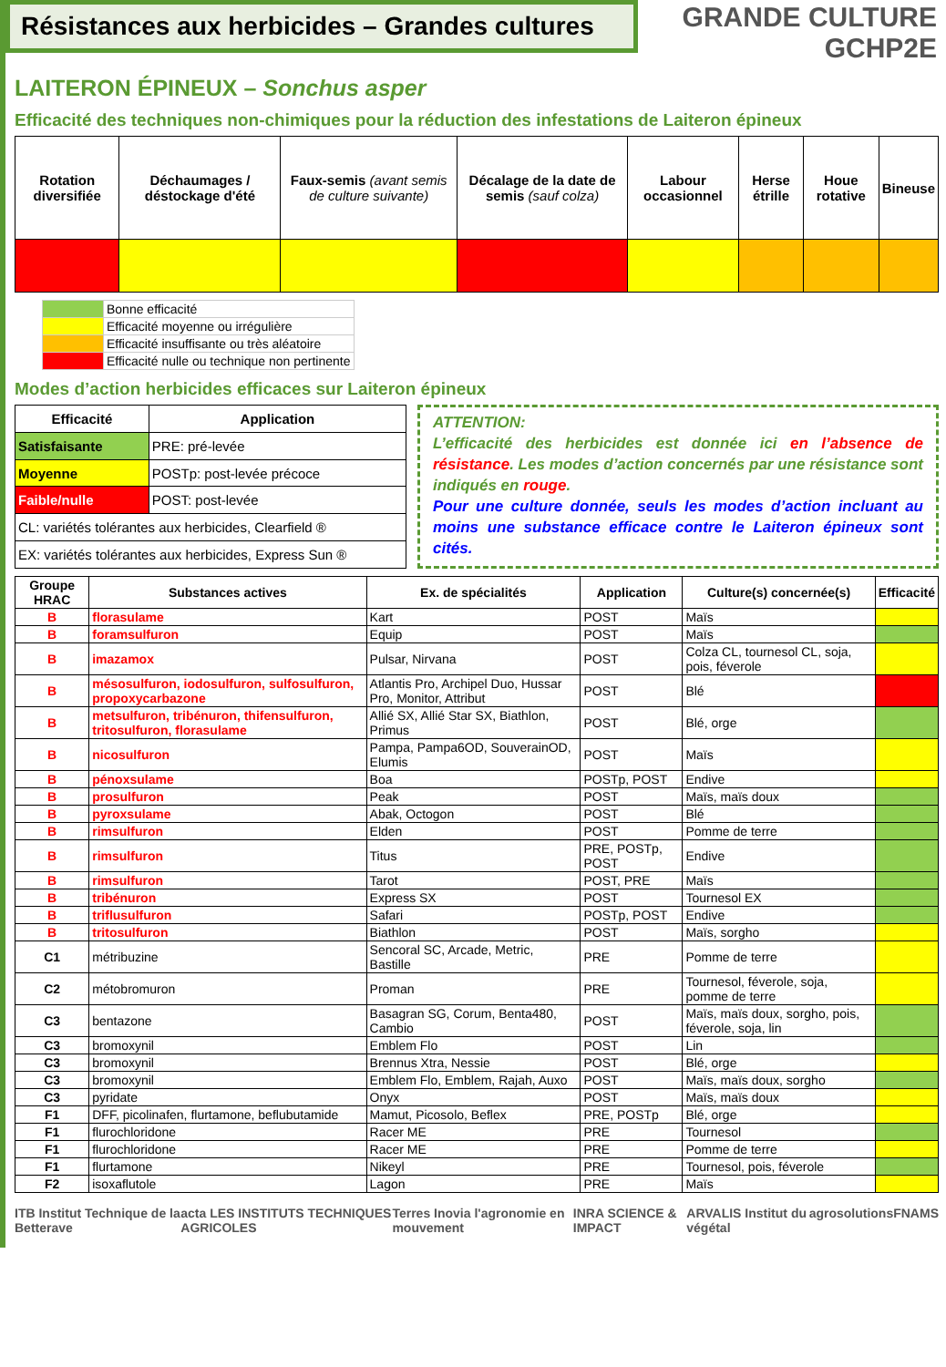Résistances aux herbicides – Grandes cultures
GRANDE CULTURE
GCHP2E
LAITERON ÉPINEUX – Sonchus asper
Efficacité des techniques non-chimiques pour la réduction des infestations de Laiteron épineux
| Rotation diversifiée | Déchaumages / déstockage d'été | Faux-semis (avant semis de culture suivante) | Décalage de la date de semis (sauf colza) | Labour occasionnel | Herse étrille | Houe rotative | Bineuse |
| --- | --- | --- | --- | --- | --- | --- | --- |
| | Bonne efficacité |
| | Efficacité moyenne ou irrégulière |
| | Efficacité insuffisante ou très aléatoire |
| | Efficacité nulle ou technique non pertinente |
Modes d’action herbicides efficaces sur Laiteron épineux
| Efficacité | Application |
| --- | --- |
| Satisfaisante | PRE: pré-levée |
| Moyenne | POSTp: post-levée précoce |
| Faible/nulle | POST: post-levée |
| CL: variétés tolérantes aux herbicides, Clearfield ® | |
| EX: variétés tolérantes aux herbicides, Express Sun ® | |
ATTENTION:
L’efficacité des herbicides est donnée ici en l’absence de résistance. Les modes d’action concernés par une résistance sont indiqués en rouge.
Pour une culture donnée, seuls les modes d’action incluant au moins une substance efficace contre le Laiteron épineux sont cités.
| Groupe HRAC | Substances actives | Ex. de spécialités | Application | Culture(s) concernée(s) | Efficacité |
| --- | --- | --- | --- | --- | --- |
| B | florasulame | Kart | POST | Maïs | |
| B | foramsulfuron | Equip | POST | Maïs | |
| B | imazamox | Pulsar, Nirvana | POST | Colza CL, tournesol CL, soja, pois, féverole | |
| B | mésosulfuron, iodosulfuron, sulfosulfuron, propoxycarbazone | Atlantis Pro, Archipel Duo, Hussar Pro, Monitor, Attribut | POST | Blé | |
| B | metsulfuron, tribénuron, thifensulfuron, tritosulfuron, florasulame | Allié SX, Allié Star SX, Biathlon, Primus | POST | Blé, orge | |
| B | nicosulfuron | Pampa, Pampa6OD, SouverainOD, Elumis | POST | Maïs | |
| B | pénoxsulame | Boa | POSTp, POST | Endive | |
| B | prosulfuron | Peak | POST | Maïs, maïs doux | |
| B | pyroxsulame | Abak, Octogon | POST | Blé | |
| B | rimsulfuron | Elden | POST | Pomme de terre | |
| B | rimsulfuron | Titus | PRE, POSTp, POST | Endive | |
| B | rimsulfuron | Tarot | POST, PRE | Maïs | |
| B | tribénuron | Express SX | POST | Tournesol EX | |
| B | triflusulfuron | Safari | POSTp, POST | Endive | |
| B | tritosulfuron | Biathlon | POST | Maïs, sorgho | |
| C1 | métribuzine | Sencoral SC, Arcade, Metric, Bastille | PRE | Pomme de terre | |
| C2 | métobromuron | Proman | PRE | Tournesol, féverole, soja, pomme de terre | |
| C3 | bentazone | Basagran SG, Corum, Benta480, Cambio | POST | Maïs, maïs doux, sorgho, pois, féverole, soja, lin | |
| C3 | bromoxynil | Emblem Flo | POST | Lin | |
| C3 | bromoxynil | Brennus Xtra, Nessie | POST | Blé, orge | |
| C3 | bromoxynil | Emblem Flo, Emblem, Rajah, Auxo | POST | Maïs, maïs doux, sorgho | |
| C3 | pyridate | Onyx | POST | Maïs, maïs doux | |
| F1 | DFF, picolinafen, flurtamone, beflubutamide | Mamut, Picosolo, Beflex | PRE, POSTp | Blé, orge | |
| F1 | flurochloridone | Racer ME | PRE | Tournesol | |
| F1 | flurochloridone | Racer ME | PRE | Pomme de terre | |
| F1 | flurtamone | Nikeyl | PRE | Tournesol, pois, féverole | |
| F2 | isoxaflutole | Lagon | PRE | Maïs | |
ITB Institut Technique de la Betterave acta LES INSTITUTS TECHNIQUES AGRICOLES Terres Inovia l'agronomie en mouvement INRA SCIENCE & IMPACT ARVALIS Institut du végétal agrosolutions FNAMS